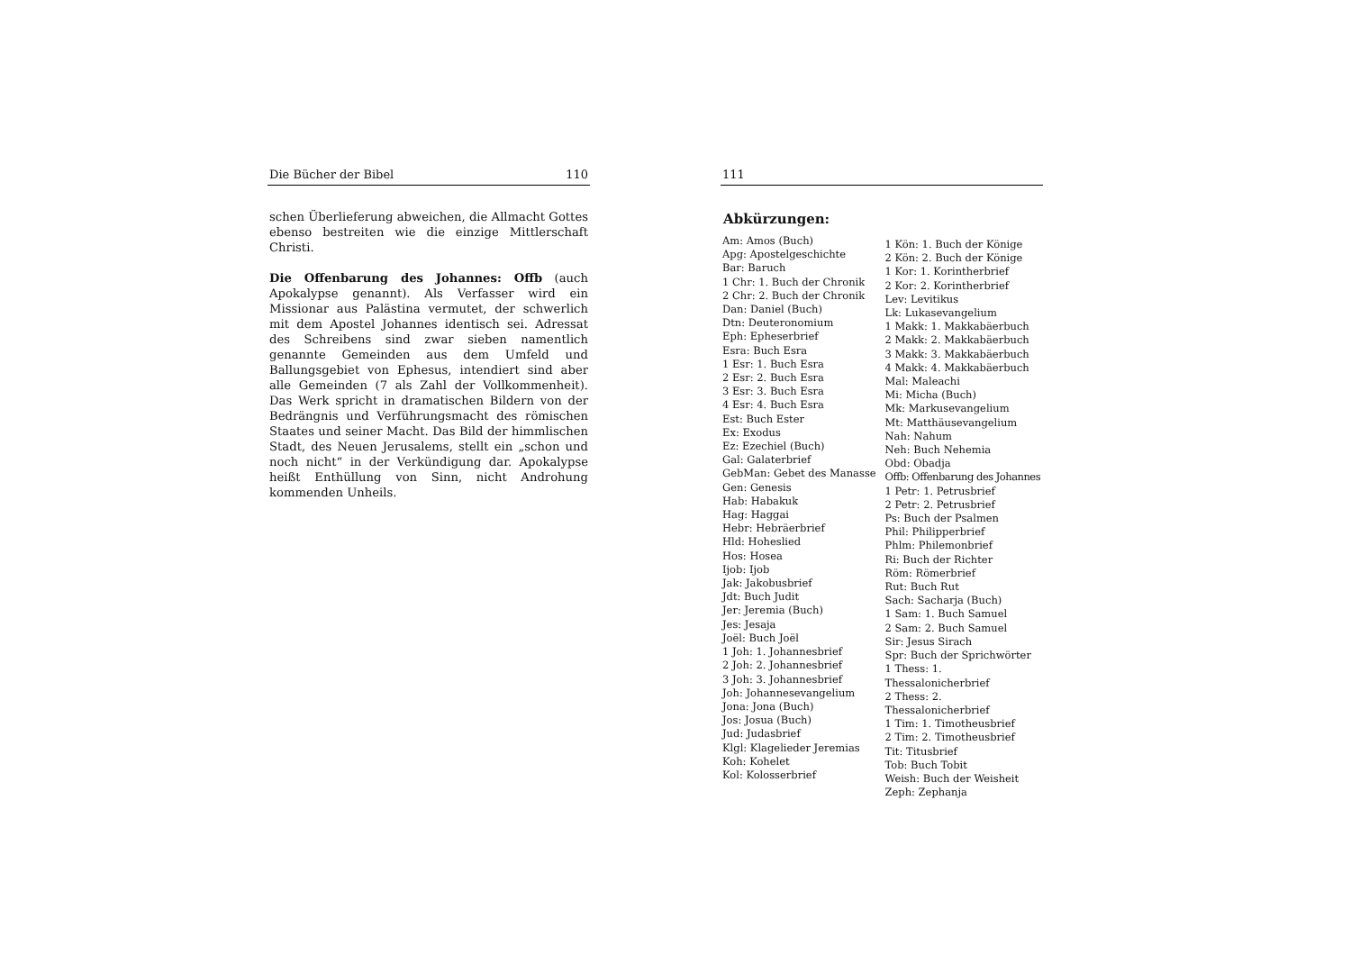Die Bücher der Bibel 110
schen Überlieferung abweichen, die Allmacht Gottes ebenso bestreiten wie die einzige Mittlerschaft Christi.
Die Offenbarung des Johannes: Offb (auch Apokalypse genannt). Als Verfasser wird ein Missionar aus Palästina vermutet, der schwerlich mit dem Apostel Johannes identisch sei. Adressat des Schreibens sind zwar sieben namentlich genannte Gemeinden aus dem Umfeld und Ballungsgebiet von Ephesus, intendiert sind aber alle Gemeinden (7 als Zahl der Vollkommenheit). Das Werk spricht in dramatischen Bildern von der Bedrängnis und Verführungsmacht des römischen Staates und seiner Macht. Das Bild der himmlischen Stadt, des Neuen Jerusalems, stellt ein „schon und noch nicht“ in der Verkündigung dar. Apokalypse heißt Enthüllung von Sinn, nicht Androhung kommenden Unheils.
111
Abkürzungen:
Am: Amos (Buch)
Apg: Apostelgeschichte
Bar: Baruch
1 Chr: 1. Buch der Chronik
2 Chr: 2. Buch der Chronik
Dan: Daniel (Buch)
Dtn: Deuteronomium
Eph: Epheserbrief
Esra: Buch Esra
1 Esr: 1. Buch Esra
2 Esr: 2. Buch Esra
3 Esr: 3. Buch Esra
4 Esr: 4. Buch Esra
Est: Buch Ester
Ex: Exodus
Ez: Ezechiel (Buch)
Gal: Galaterbrief
GebMan: Gebet des Manasse
Gen: Genesis
Hab: Habakuk
Hag: Haggai
Hebr: Hebräerbrief
Hld: Hoheslied
Hos: Hosea
Ijob: Ijob
Jak: Jakobusbrief
Jdt: Buch Judit
Jer: Jeremia (Buch)
Jes: Jesaja
Joël: Buch Joël
1 Joh: 1. Johannesbrief
2 Joh: 2. Johannesbrief
3 Joh: 3. Johannesbrief
Joh: Johannesevangelium
Jona: Jona (Buch)
Jos: Josua (Buch)
Jud: Judasbrief
Klgl: Klagelieder Jeremias
Koh: Kohelet
Kol: Kolosserbrief
1 Kön: 1. Buch der Könige
2 Kön: 2. Buch der Könige
1 Kor: 1. Korintherbrief
2 Kor: 2. Korintherbrief
Lev: Levitikus
Lk: Lukasevangelium
1 Makk: 1. Makkabäerbuch
2 Makk: 2. Makkabäerbuch
3 Makk: 3. Makkabäerbuch
4 Makk: 4. Makkabäerbuch
Mal: Maleachi
Mi: Micha (Buch)
Mk: Markusevangelium
Mt: Matthäusevangelium
Nah: Nahum
Neh: Buch Nehemia
Obd: Obadja
Offb: Offenbarung des Johannes
1 Petr: 1. Petrusbrief
2 Petr: 2. Petrusbrief
Ps: Buch der Psalmen
Phil: Philipperbrief
Phlm: Philemonbrief
Ri: Buch der Richter
Röm: Römerbrief
Rut: Buch Rut
Sach: Sacharja (Buch)
1 Sam: 1. Buch Samuel
2 Sam: 2. Buch Samuel
Sir: Jesus Sirach
Spr: Buch der Sprichwörter
1 Thess: 1. Thessalonicherbrief
2 Thess: 2. Thessalonicherbrief
1 Tim: 1. Timotheusbrief
2 Tim: 2. Timotheusbrief
Tit: Titusbrief
Tob: Buch Tobit
Weish: Buch der Weisheit
Zeph: Zephanja